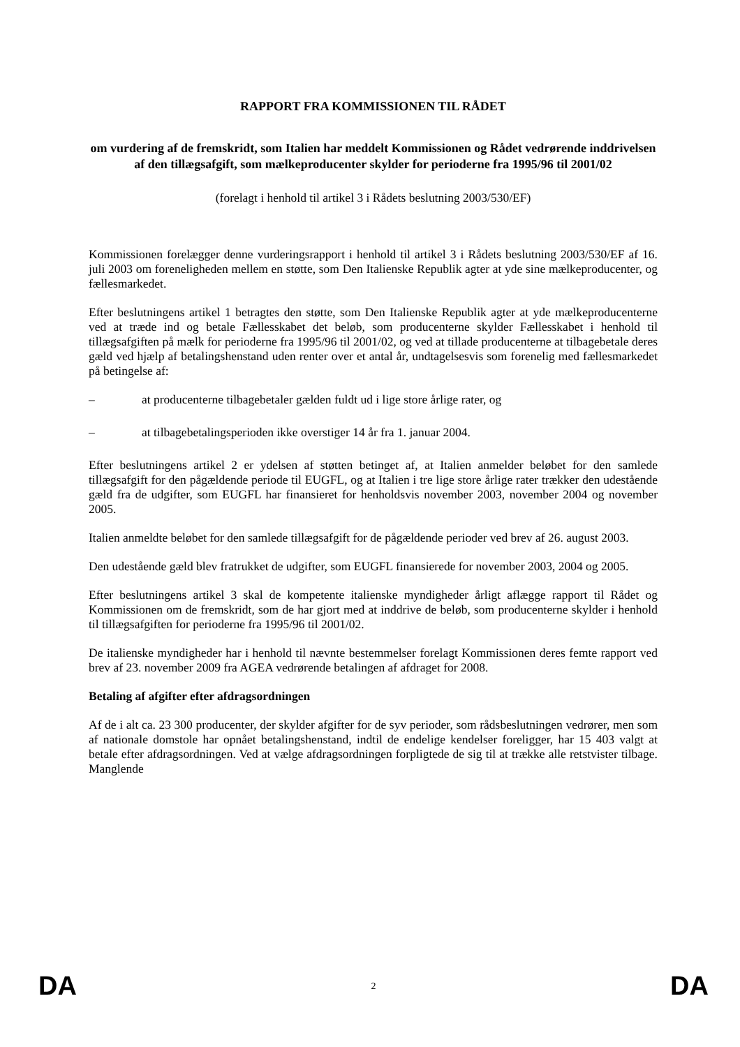RAPPORT FRA KOMMISSIONEN TIL RÅDET
om vurdering af de fremskridt, som Italien har meddelt Kommissionen og Rådet vedrørende inddrivelsen af den tillægsafgift, som mælkeproducenter skylder for perioderne fra 1995/96 til 2001/02
(forelagt i henhold til artikel 3 i Rådets beslutning 2003/530/EF)
Kommissionen forelægger denne vurderingsrapport i henhold til artikel 3 i Rådets beslutning 2003/530/EF af 16. juli 2003 om foreneligheden mellem en støtte, som Den Italienske Republik agter at yde sine mælkeproducenter, og fællesmarkedet.
Efter beslutningens artikel 1 betragtes den støtte, som Den Italienske Republik agter at yde mælkeproducenterne ved at træde ind og betale Fællesskabet det beløb, som producenterne skylder Fællesskabet i henhold til tillægsafgiften på mælk for perioderne fra 1995/96 til 2001/02, og ved at tillade producenterne at tilbagebetale deres gæld ved hjælp af betalingshenstand uden renter over et antal år, undtagelsesvis som forenelig med fællesmarkedet på betingelse af:
– at producenterne tilbagebetaler gælden fuldt ud i lige store årlige rater, og
– at tilbagebetalingsperioden ikke overstiger 14 år fra 1. januar 2004.
Efter beslutningens artikel 2 er ydelsen af støtten betinget af, at Italien anmelder beløbet for den samlede tillægsafgift for den pågældende periode til EUGFL, og at Italien i tre lige store årlige rater trækker den udestående gæld fra de udgifter, som EUGFL har finansieret for henholdsvis november 2003, november 2004 og november 2005.
Italien anmeldte beløbet for den samlede tillægsafgift for de pågældende perioder ved brev af 26. august 2003.
Den udestående gæld blev fratrukket de udgifter, som EUGFL finansierede for november 2003, 2004 og 2005.
Efter beslutningens artikel 3 skal de kompetente italienske myndigheder årligt aflægge rapport til Rådet og Kommissionen om de fremskridt, som de har gjort med at inddrive de beløb, som producenterne skylder i henhold til tillægsafgiften for perioderne fra 1995/96 til 2001/02.
De italienske myndigheder har i henhold til nævnte bestemmelser forelagt Kommissionen deres femte rapport ved brev af 23. november 2009 fra AGEA vedrørende betalingen af afdraget for 2008.
Betaling af afgifter efter afdragsordningen
Af de i alt ca. 23 300 producenter, der skylder afgifter for de syv perioder, som rådsbeslutningen vedrører, men som af nationale domstole har opnået betalingshenstand, indtil de endelige kendelser foreligger, har 15 403 valgt at betale efter afdragsordningen. Ved at vælge afdragsordningen forpligtede de sig til at trække alle retstvister tilbage. Manglende
DA 2 DA